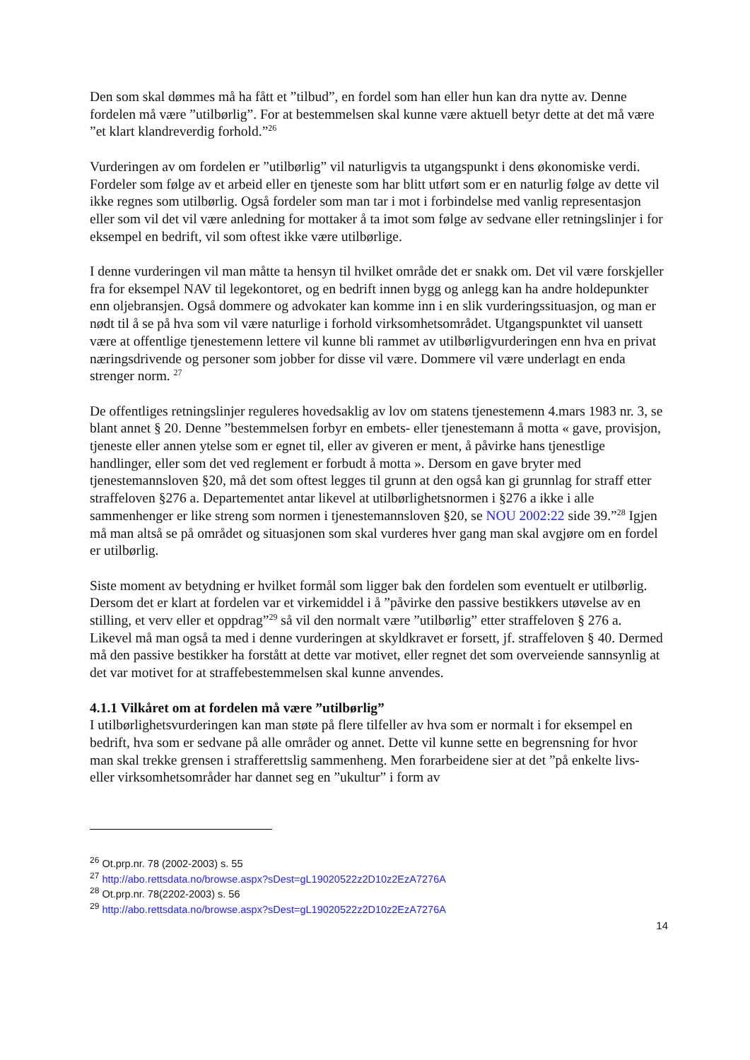Den som skal dømmes må ha fått et ”tilbud”, en fordel som han eller hun kan dra nytte av. Denne fordelen må være ”utilbørlig”. For at bestemmelsen skal kunne være aktuell betyr dette at det må være ”et klart klandreverdig forhold.”<sup>26</sup>
Vurderingen av om fordelen er ”utilbørlig” vil naturligvis ta utgangspunkt i dens økonomiske verdi. Fordeler som følge av et arbeid eller en tjeneste som har blitt utført som er en naturlig følge av dette vil ikke regnes som utilbørlig. Også fordeler som man tar i mot i forbindelse med vanlig representasjon eller som vil det vil være anledning for mottaker å ta imot som følge av sedvane eller retningslinjer i for eksempel en bedrift, vil som oftest ikke være utilbørlige.
I denne vurderingen vil man måtte ta hensyn til hvilket område det er snakk om. Det vil være forskjeller fra for eksempel NAV til legekontoret, og en bedrift innen bygg og anlegg kan ha andre holdepunkter enn oljebransjen. Også dommere og advokater kan komme inn i en slik vurderingssituasjon, og man er nødt til å se på hva som vil være naturlige i forhold virksomhetsområdet. Utgangspunktet vil uansett være at offentlige tjenestemenn lettere vil kunne bli rammet av utilbørligvurderingen enn hva en privat næringsdrivende og personer som jobber for disse vil være. Dommere vil være underlagt en enda strenger norm. <sup>27</sup>
De offentliges retningslinjer reguleres hovedsaklig av lov om statens tjenestemenn 4.mars 1983 nr. 3, se blant annet § 20. Denne ”bestemmelsen forbyr en embets- eller tjenestemann å motta « gave, provisjon, tjeneste eller annen ytelse som er egnet til, eller av giveren er ment, å påvirke hans tjenestlige handlinger, eller som det ved reglement er forbudt å motta ». Dersom en gave bryter med tjenestemannsloven §20, må det som oftest legges til grunn at den også kan gi grunnlag for straff etter straffeloven §276 a. Departementet antar likevel at utilbørlighetsnormen i §276 a ikke i alle sammenhenger er like streng som normen i tjenestemannsloven §20, se NOU 2002:22 side 39.”<sup>28</sup> Igjen må man altså se på området og situasjonen som skal vurderes hver gang man skal avgjøre om en fordel er utilbørlig.
Siste moment av betydning er hvilket formål som ligger bak den fordelen som eventuelt er utilbørlig. Dersom det er klart at fordelen var et virkemiddel i å ”påvirke den passive bestikkers utøvelse av en stilling, et verv eller et oppdrag”<sup>29</sup> så vil den normalt være ”utilbørlig” etter straffeloven § 276 a. Likevel må man også ta med i denne vurderingen at skyldkravet er forsett, jf. straffeloven § 40. Dermed må den passive bestikker ha forstått at dette var motivet, eller regnet det som overveiende sannsynlig at det var motivet for at straffebestemmelsen skal kunne anvendes.
4.1.1 Vilkåret om at fordelen må være ”utilbørlig”
I utilbørlighetsvurderingen kan man støte på flere tilfeller av hva som er normalt i for eksempel en bedrift, hva som er sedvane på alle områder og annet. Dette vil kunne sette en begrensning for hvor man skal trekke grensen i strafferettslig sammenheng. Men forarbeidene sier at det ”på enkelte livs-eller virksomhetsområder har dannet seg en ”ukultur” i form av
<sup>26</sup> Ot.prp.nr. 78 (2002-2003) s. 55
<sup>27</sup> http://abo.rettsdata.no/browse.aspx?sDest=gL19020522z2D10z2EzA7276A
<sup>28</sup> Ot.prp.nr. 78(2202-2003) s. 56
<sup>29</sup> http://abo.rettsdata.no/browse.aspx?sDest=gL19020522z2D10z2EzA7276A
14